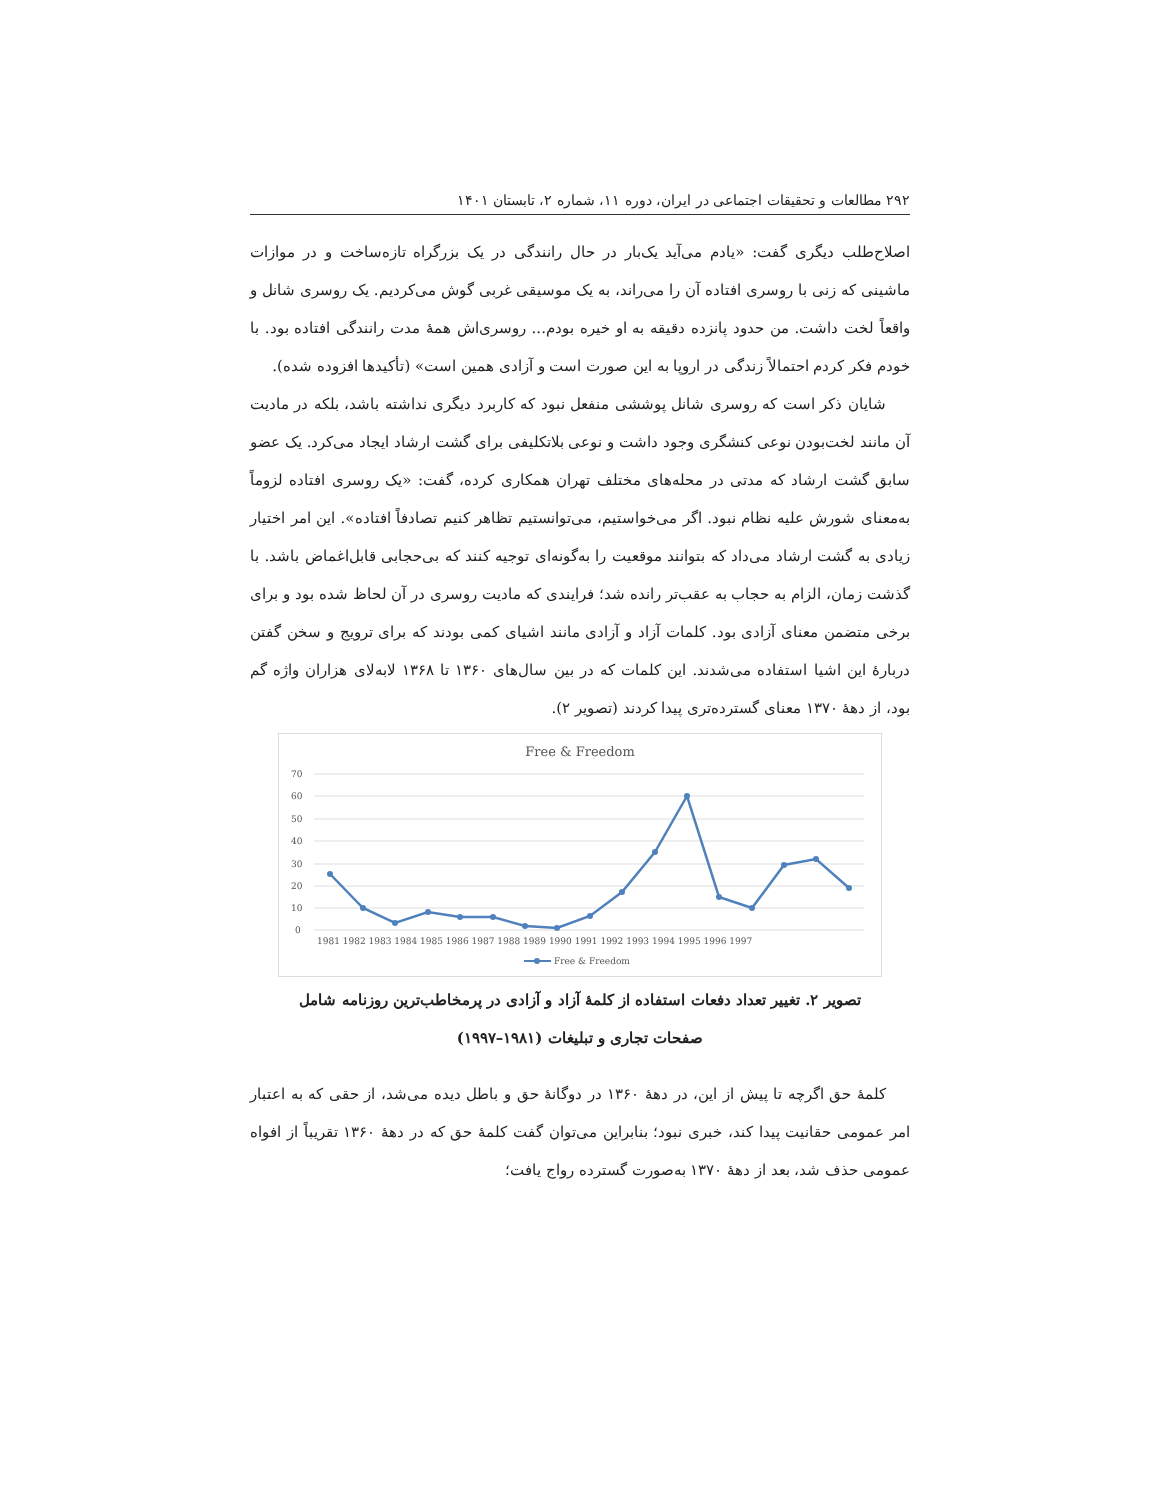۲۹۲ مطالعات و تحقیقات اجتماعی در ایران، دوره ۱۱، شماره ۲، تابستان ۱۴۰۱
اصلاح‌طلب دیگری گفت: «یادم می‌آید یک‌بار در حال رانندگی در یک بزرگراه تازه‌ساخت و در موازات ماشینی که زنی با روسری افتاده آن را می‌راند، به یک موسیقی غربی گوش می‌کردیم. یک روسری شانل و واقعاً لخت داشت. من حدود پانزده دقیقه به او خیره بودم... روسری‌اش همهٔ مدت رانندگی افتاده بود. با خودم فکر کردم احتمالاً زندگی در اروپا به این صورت است و آزادی همین است» (تأکیدها افزوده شده).
شایان ذکر است که روسری شانل پوششی منفعل نبود که کاربرد دیگری نداشته باشد، بلکه در مادیت آن مانند لخت‌بودن نوعی کنشگری وجود داشت و نوعی بلاتکلیفی برای گشت ارشاد ایجاد می‌کرد. یک عضو سابق گشت ارشاد که مدتی در محله‌های مختلف تهران همکاری کرده، گفت: «یک روسری افتاده لزوماً به‌معنای شورش علیه نظام نبود. اگر می‌خواستیم، می‌توانستیم تظاهر کنیم تصادفاً افتاده». این امر اختیار زیادی به گشت ارشاد می‌داد که بتوانند موقعیت را به‌گونه‌ای توجیه کنند که بی‌حجابی قابل‌اغماض باشد. با گذشت زمان، الزام به حجاب به عقب‌تر رانده شد؛ فرایندی که مادیت روسری در آن لحاظ شده بود و برای برخی متضمن معنای آزادی بود. کلمات آزاد و آزادی مانند اشیای کمی بودند که برای ترویج و سخن گفتن دربارهٔ این اشیا استفاده می‌شدند. این کلمات که در بین سال‌های ۱۳۶۰ تا ۱۳۶۸ لابه‌لای هزاران واژه گم بود، از دههٔ ۱۳۷۰ معنای گسترده‌تری پیدا کردند (تصویر ۲).
Free & Freedom
70
60
50
40
30
20
10
0
1981 1982 1983 1984 1985 1986 1987 1988 1989 1990 1991 1992 1993 1994 1995 1996 1997
Free & Freedom
تصویر ۲. تغییر تعداد دفعات استفاده از کلمهٔ آزاد و آزادی در پرمخاطب‌ترین روزنامه شامل
صفحات تجاری و تبلیغات (۱۹۸۱–۱۹۹۷)
کلمهٔ حق اگرچه تا پیش از این، در دههٔ ۱۳۶۰ در دوگانهٔ حق و باطل دیده می‌شد، از حقی که به اعتبار امر عمومی حقانیت پیدا کند، خبری نبود؛ بنابراین می‌توان گفت کلمهٔ حق که در دههٔ ۱۳۶۰ تقریباً از افواه عمومی حذف شد، بعد از دههٔ ۱۳۷۰ به‌صورت گسترده رواج یافت؛